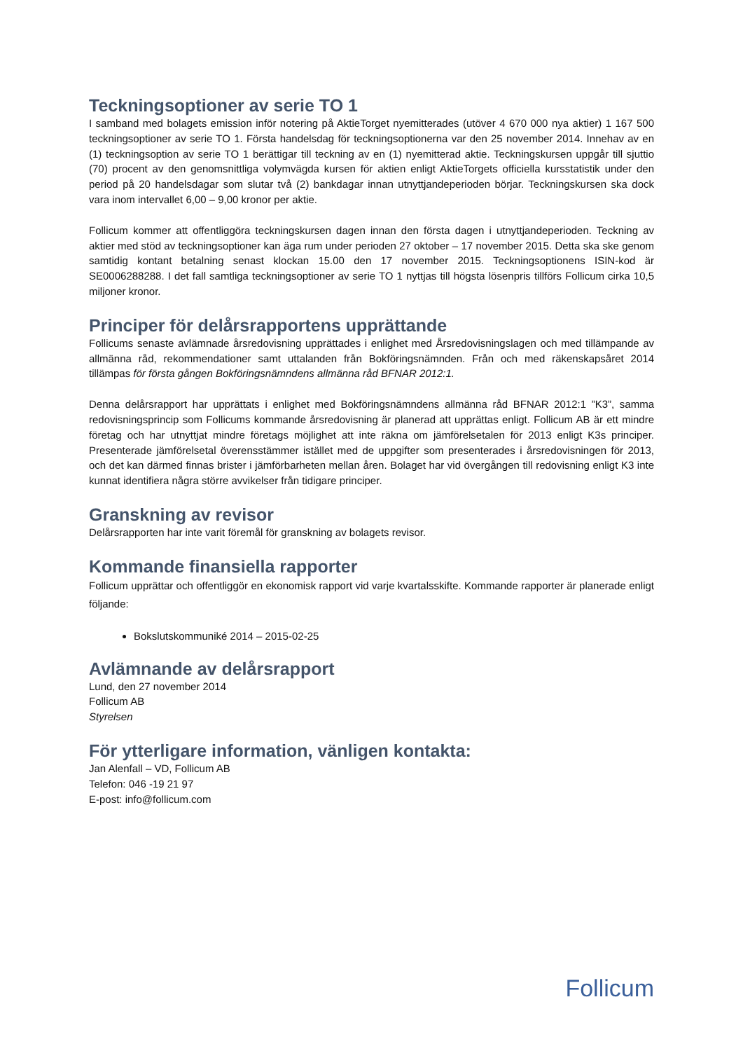Teckningsoptioner av serie TO 1
I samband med bolagets emission inför notering på AktieTorget nyemitterades (utöver 4 670 000 nya aktier) 1 167 500 teckningsoptioner av serie TO 1. Första handelsdag för teckningsoptionerna var den 25 november 2014. Innehav av en (1) teckningsoption av serie TO 1 berättigar till teckning av en (1) nyemitterad aktie. Teckningskursen uppgår till sjuttio (70) procent av den genomsnittliga volymvägda kursen för aktien enligt AktieTorgets officiella kursstatistik under den period på 20 handelsdagar som slutar två (2) bankdagar innan utnyttjandeperioden börjar. Teckningskursen ska dock vara inom intervallet 6,00 – 9,00 kronor per aktie.
Follicum kommer att offentliggöra teckningskursen dagen innan den första dagen i utnyttjandeperioden. Teckning av aktier med stöd av teckningsoptioner kan äga rum under perioden 27 oktober – 17 november 2015. Detta ska ske genom samtidig kontant betalning senast klockan 15.00 den 17 november 2015. Teckningsoptionens ISIN-kod är SE0006288288. I det fall samtliga teckningsoptioner av serie TO 1 nyttjas till högsta lösenpris tillförs Follicum cirka 10,5 miljoner kronor.
Principer för delårsrapportens upprättande
Follicums senaste avlämnade årsredovisning upprättades i enlighet med Årsredovisningslagen och med tillämpande av allmänna råd, rekommendationer samt uttalanden från Bokföringsnämnden. Från och med räkenskapsåret 2014 tillämpas för första gången Bokföringsnämndens allmänna råd BFNAR 2012:1.
Denna delårsrapport har upprättats i enlighet med Bokföringsnämndens allmänna råd BFNAR 2012:1 ”K3”, samma redovisningsprincip som Follicums kommande årsredovisning är planerad att upprättas enligt. Follicum AB är ett mindre företag och har utnyttjat mindre företags möjlighet att inte räkna om jämförelsetalen för 2013 enligt K3s principer. Presenterade jämförelsetal överensstämmer istället med de uppgifter som presenterades i årsredovisningen för 2013, och det kan därmed finnas brister i jämförbarheten mellan åren. Bolaget har vid övergången till redovisning enligt K3 inte kunnat identifiera några större avvikelser från tidigare principer.
Granskning av revisor
Delårsrapporten har inte varit föremål för granskning av bolagets revisor.
Kommande finansiella rapporter
Follicum upprättar och offentliggör en ekonomisk rapport vid varje kvartalsskifte. Kommande rapporter är planerade enligt följande:
Bokslutskommuniké 2014 – 2015-02-25
Avlämnande av delårsrapport
Lund, den 27 november 2014
Follicum AB
Styrelsen
För ytterligare information, vänligen kontakta:
Jan Alenfall – VD, Follicum AB
Telefon: 046 -19 21 97
E-post: info@follicum.com
Follicum